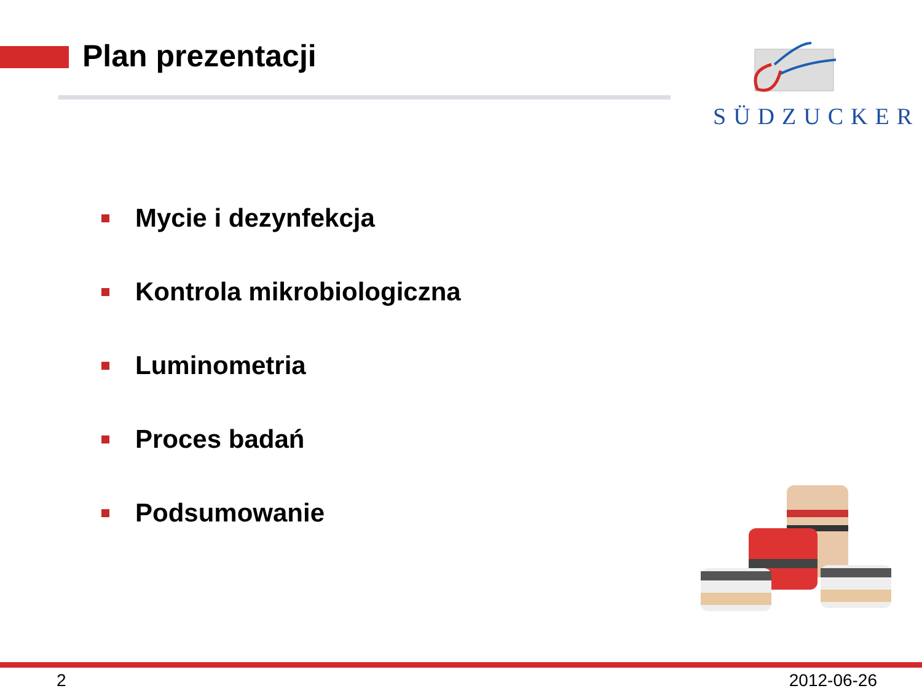Plan prezentacji SÜDZUCKER
Mycie i dezynfekcja
Kontrola mikrobiologiczna
Luminometria
Proces badań
Podsumowanie
2 2012-06-26